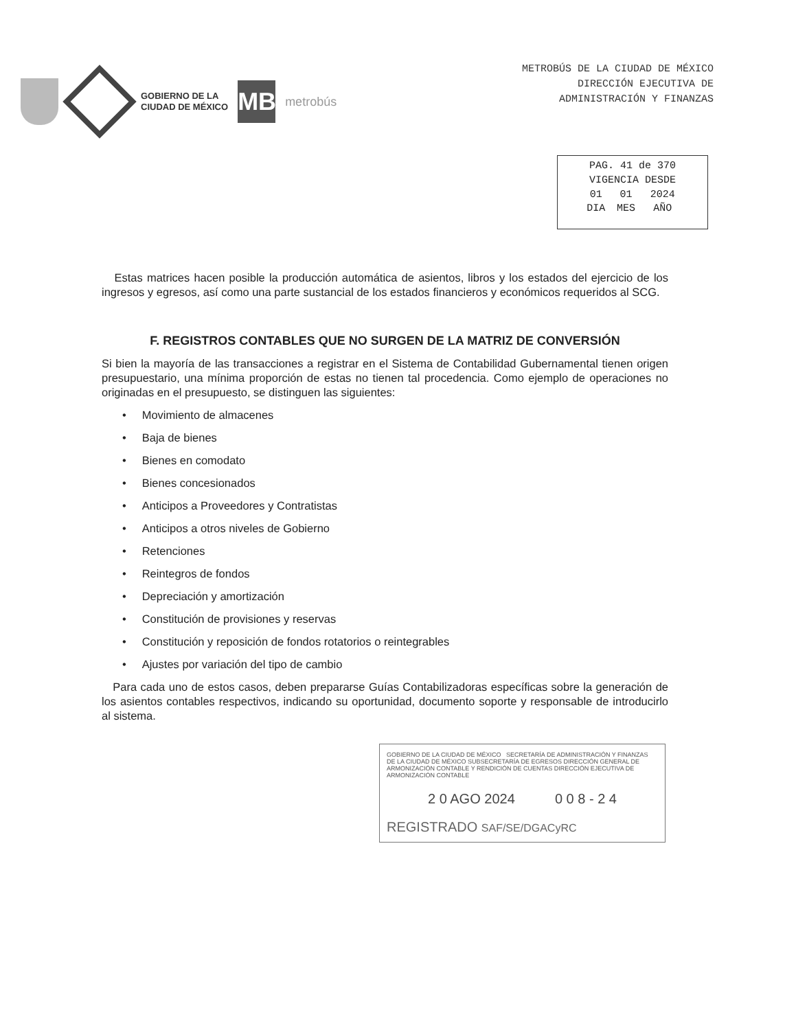GOBIERNO DE LA
CIUDAD DE MÉXICO
MB
metrobús
METROBÚS DE LA CIUDAD DE MÉXICO
DIRECCIÓN EJECUTIVA DE
ADMINISTRACIÓN Y FINANZAS
| PAG. 41 de 370 | | |
| VIGENCIA DESDE | | |
| 01 | 01 | 2024 |
| DIA | MES | AÑO |
Estas matrices hacen posible la producción automática de asientos, libros y los estados del ejercicio de los ingresos y egresos, así como una parte sustancial de los estados financieros y económicos requeridos al SCG.
F. REGISTROS CONTABLES QUE NO SURGEN DE LA MATRIZ DE CONVERSIÓN
Si bien la mayoría de las transacciones a registrar en el Sistema de Contabilidad Gubernamental tienen origen presupuestario, una mínima proporción de estas no tienen tal procedencia. Como ejemplo de operaciones no originadas en el presupuesto, se distinguen las siguientes:
• Movimiento de almacenes
• Baja de bienes
• Bienes en comodato
• Bienes concesionados
• Anticipos a Proveedores y Contratistas
• Anticipos a otros niveles de Gobierno
• Retenciones
• Reintegros de fondos
• Depreciación y amortización
• Constitución de provisiones y reservas
• Constitución y reposición de fondos rotatorios o reintegrables
• Ajustes por variación del tipo de cambio
Para cada uno de estos casos, deben prepararse Guías Contabilizadoras específicas sobre la generación de los asientos contables respectivos, indicando su oportunidad, documento soporte y responsable de introducirlo al sistema.
GOBIERNO DE LA CIUDAD DE MÉXICO SECRETARÍA DE ADMINISTRACIÓN Y FINANZAS DE LA CIUDAD DE MÉXICO SUBSECRETARÍA DE EGRESOS DIRECCIÓN GENERAL DE ARMONIZACIÓN CONTABLE Y RENDICIÓN DE CUENTAS DIRECCIÓN EJECUTIVA DE ARMONIZACIÓN CONTABLE
2 0 AGO 2024 0 0 8 - 2 4
REGISTRADO SAF/SE/DGACyRC